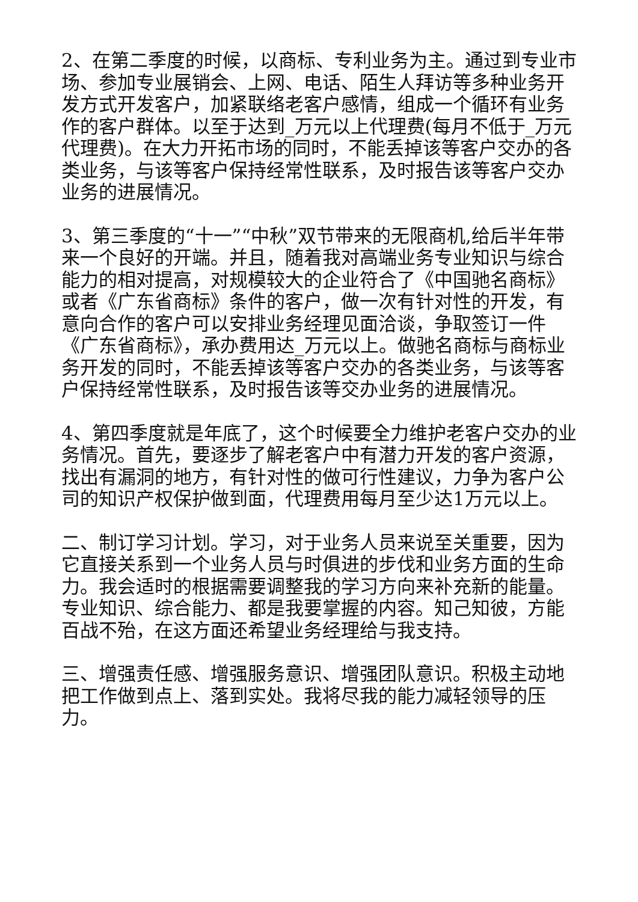2、在第二季度的时候，以商标、专利业务为主。通过到专业市场、参加专业展销会、上网、电话、陌生人拜访等多种业务开发方式开发客户，加紧联络老客户感情，组成一个循环有业务作的客户群体。以至于达到_万元以上代理费(每月不低于_万元代理费)。在大力开拓市场的同时，不能丢掉该等客户交办的各类业务，与该等客户保持经常性联系，及时报告该等客户交办业务的进展情况。
3、第三季度的“十一”“中秋”双节带来的无限商机,给后半年带来一个良好的开端。并且，随着我对高端业务专业知识与综合能力的相对提高，对规模较大的企业符合了《中国驰名商标》或者《广东省商标》条件的客户，做一次有针对性的开发，有意向合作的客户可以安排业务经理见面洽谈，争取签订一件《广东省商标》，承办费用达_万元以上。做驰名商标与商标业务开发的同时，不能丢掉该等客户交办的各类业务，与该等客户保持经常性联系，及时报告该等交办业务的进展情况。
4、第四季度就是年底了，这个时候要全力维护老客户交办的业务情况。首先，要逐步了解老客户中有潜力开发的客户资源，找出有漏洞的地方，有针对性的做可行性建议，力争为客户公司的知识产权保护做到面，代理费用每月至少达1万元以上。
二、制订学习计划。学习，对于业务人员来说至关重要，因为它直接关系到一个业务人员与时俱进的步伐和业务方面的生命力。我会适时的根据需要调整我的学习方向来补充新的能量。专业知识、综合能力、都是我要掌握的内容。知己知彼，方能百战不殆，在这方面还希望业务经理给与我支持。
三、增强责任感、增强服务意识、增强团队意识。积极主动地把工作做到点上、落到实处。我将尽我的能力减轻领导的压力。